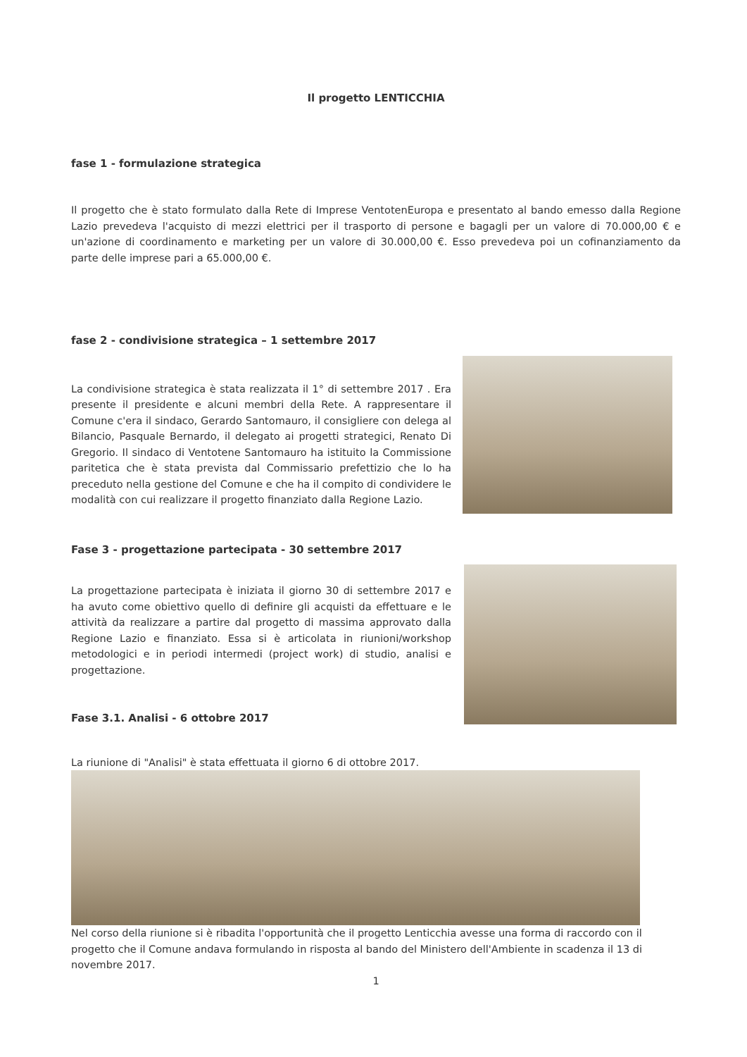Il progetto LENTICCHIA
fase 1 - formulazione strategica
Il progetto che è stato formulato dalla Rete di Imprese VentotenEuropa e presentato al bando emesso dalla Regione Lazio prevedeva l'acquisto di mezzi elettrici per il trasporto di persone e bagagli per un valore di 70.000,00 € e un'azione di coordinamento e marketing per un valore di 30.000,00 €. Esso prevedeva poi un cofinanziamento da parte delle imprese pari a 65.000,00 €.
fase 2 - condivisione strategica – 1 settembre 2017
La condivisione strategica è stata realizzata il 1° di settembre 2017 . Era presente il presidente e alcuni membri della Rete. A rappresentare il Comune c'era il sindaco, Gerardo Santomauro, il consigliere con delega al Bilancio, Pasquale Bernardo, il delegato ai progetti strategici, Renato Di Gregorio. Il sindaco di Ventotene Santomauro ha istituito la Commissione paritetica che è stata prevista dal Commissario prefettizio che lo ha preceduto nella gestione del Comune e che ha il compito di condividere le modalità con cui realizzare il progetto finanziato dalla Regione Lazio.
Fase 3 - progettazione partecipata - 30 settembre 2017
La progettazione partecipata è iniziata il giorno 30 di settembre 2017 e ha avuto come obiettivo quello di definire gli acquisti da effettuare e le attività da realizzare a partire dal progetto di massima approvato dalla Regione Lazio e finanziato. Essa si è articolata in riunioni/workshop metodologici e in periodi intermedi (project work) di studio, analisi e progettazione.
Fase 3.1. Analisi - 6 ottobre 2017
La riunione di "Analisi" è stata effettuata il giorno 6 di ottobre 2017.
Nel corso della riunione si è ribadita l'opportunità che il progetto Lenticchia avesse una forma di raccordo con il progetto che il Comune andava formulando in risposta al bando del Ministero dell'Ambiente in scadenza il 13 di novembre 2017.
1